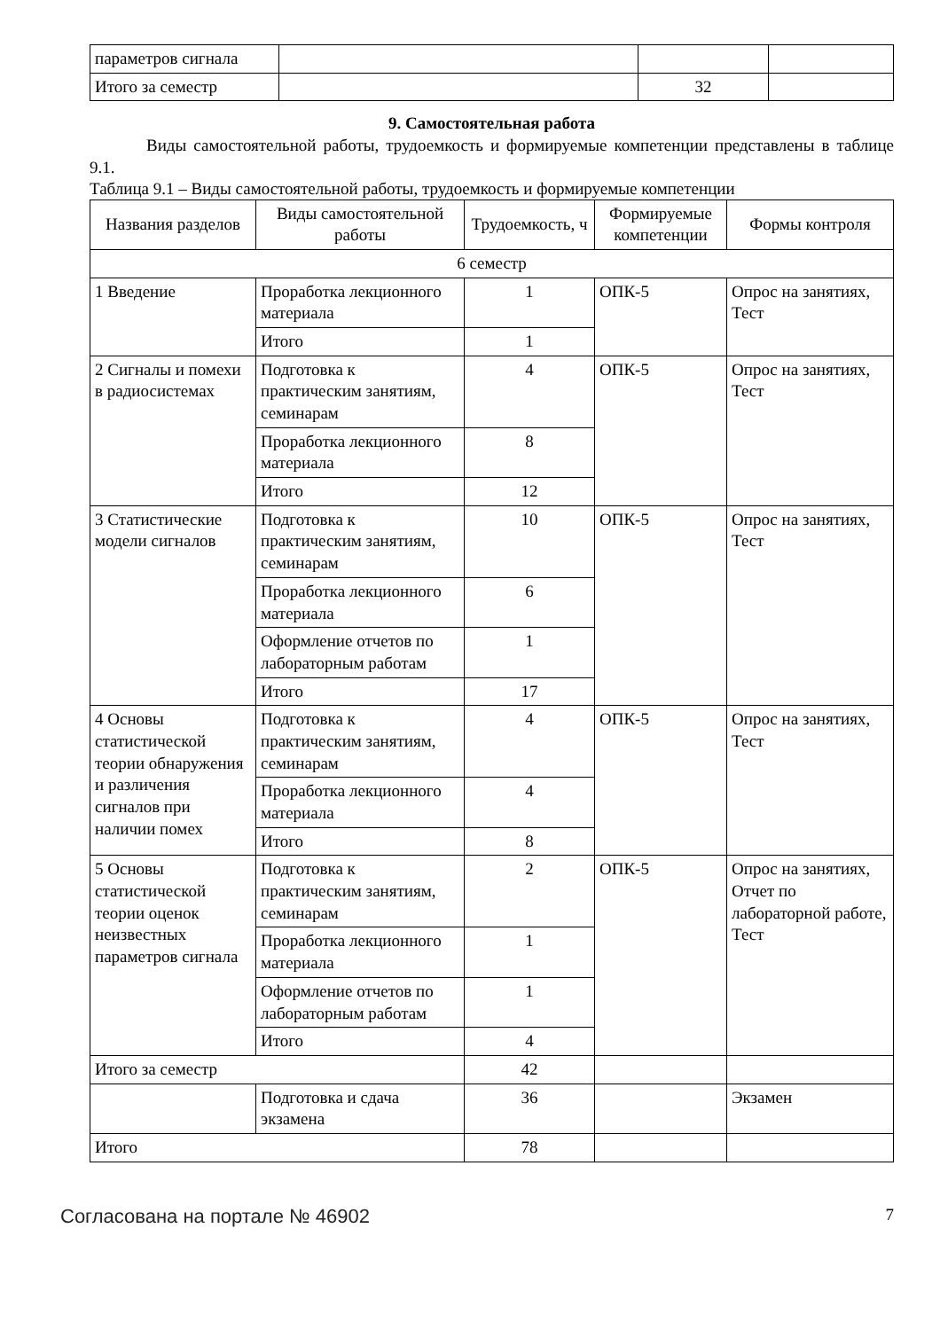| параметров сигнала | | | |
| Итого за семестр | | 32 | |
9. Самостоятельная работа
Виды самостоятельной работы, трудоемкость и формируемые компетенции представлены в таблице 9.1.
Таблица 9.1 – Виды самостоятельной работы, трудоемкость и формируемые компетенции
| Названия разделов | Виды самостоятельной работы | Трудоемкость, ч | Формируемые компетенции | Формы контроля |
| --- | --- | --- | --- | --- |
| 6 семестр | | | | |
| 1 Введение | Проработка лекционного материала | 1 | ОПК-5 | Опрос на занятиях, Тест |
| | Итого | 1 | | |
| 2 Сигналы и помехи в радиосистемах | Подготовка к практическим занятиям, семинарам | 4 | ОПК-5 | Опрос на занятиях, Тест |
| | Проработка лекционного материала | 8 | | |
| | Итого | 12 | | |
| 3 Статистические модели сигналов | Подготовка к практическим занятиям, семинарам | 10 | ОПК-5 | Опрос на занятиях, Тест |
| | Проработка лекционного материала | 6 | | |
| | Оформление отчетов по лабораторным работам | 1 | | |
| | Итого | 17 | | |
| 4 Основы статистической теории обнаружения и различения сигналов при наличии помех | Подготовка к практическим занятиям, семинарам | 4 | ОПК-5 | Опрос на занятиях, Тест |
| | Проработка лекционного материала | 4 | | |
| | Итого | 8 | | |
| 5 Основы статистической теории оценок неизвестных параметров сигнала | Подготовка к практическим занятиям, семинарам | 2 | ОПК-5 | Опрос на занятиях, Отчет по лабораторной работе, Тест |
| | Проработка лекционного материала | 1 | | |
| | Оформление отчетов по лабораторным работам | 1 | | |
| | Итого | 4 | | |
| Итого за семестр | | 42 | | |
| | Подготовка и сдача экзамена | 36 | | Экзамен |
| Итого | | 78 | | |
Согласована на портале № 46902 7